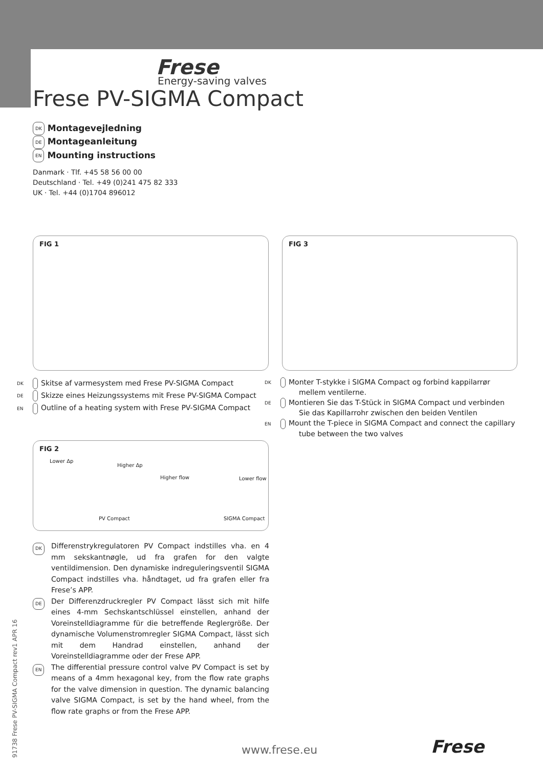Frese
Energy-saving valves
Frese PV-SIGMA Compact
DK Montagevejledning
DE Montageanleitung
EN Mounting instructions
Danmark · Tlf. +45 58 56 00 00
Deutschland · Tel. +49 (0)241 475 82 333
UK · Tel. +44 (0)1704 896012
FIG 1 FIG 3
FIG 2
Lower Δp
Higher Δp
Higher flow Lower flow
PV Compact SIGMA Compact
DK Skitse af varmesystem med Frese PV-SIGMA Compact
DE Skizze eines Heizungssystems mit Frese PV-SIGMA Compact
EN Outline of a heating system with Frese PV-SIGMA Compact
DK Monter T-stykke i SIGMA Compact og forbind kappilarrør mellem ventilerne.
DE Montieren Sie das T-Stück in SIGMA Compact und verbinden Sie das Kapillarrohr zwischen den beiden Ventilen
EN Mount the T-piece in SIGMA Compact and connect the capillary tube between the two valves
DK Differenstrykregulatoren PV Compact indstilles vha. en 4 mm sekskantnøgle, ud fra grafen for den valgte ventildimension. Den dynamiske indreguleringsventil SIGMA Compact indstilles vha. håndtaget, ud fra grafen eller fra Frese’s APP.
DE Der Differenzdruckregler PV Compact lässt sich mit hilfe eines 4-mm Sechskantschlüssel einstellen, anhand der Voreinstelldiagramme für die betreffende Reglergröße. Der dynamische Volumenstromregler SIGMA Compact, lässt sich mit dem Handrad einstellen, anhand der Voreinstelldiagramme oder der Frese APP.
EN The differential pressure control valve PV Compact is set by means of a 4mm hexagonal key, from the flow rate graphs for the valve dimension in question. The dynamic balancing valve SIGMA Compact, is set by the hand wheel, from the flow rate graphs or from the Frese APP.
91738 Frese PV-SIGMA Compact rev1 APR 16
www.frese.eu Frese